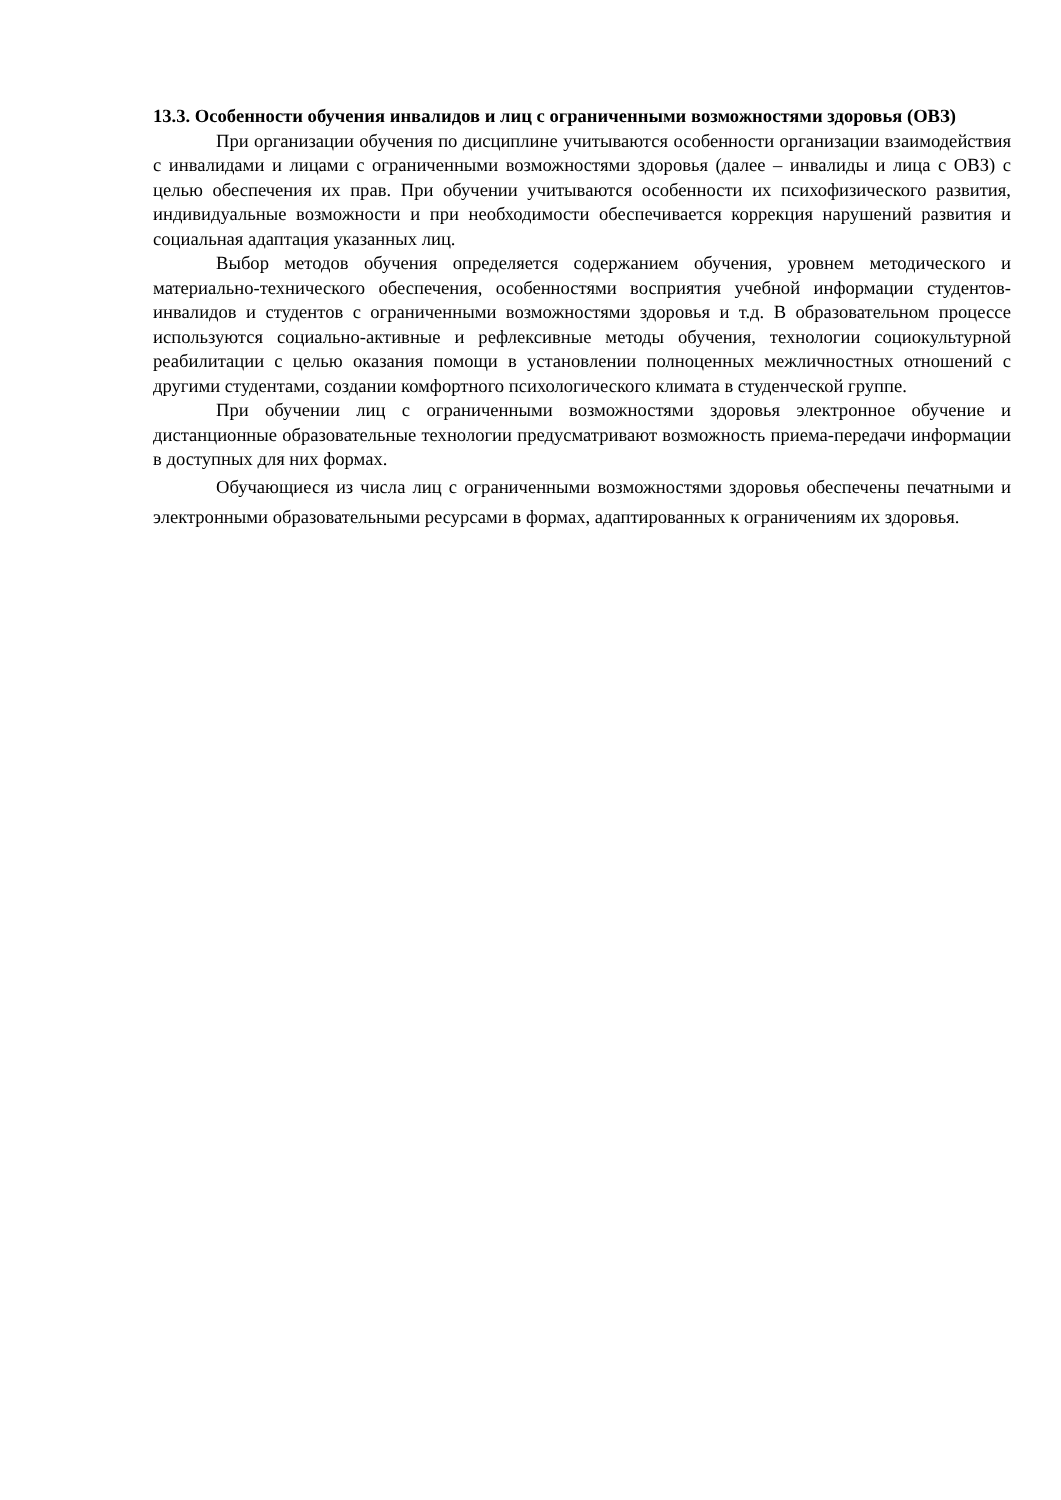13.3. Особенности обучения инвалидов и лиц с ограниченными возможностями здоровья (ОВЗ)
При организации обучения по дисциплине учитываются особенности организации взаимодействия с инвалидами и лицами с ограниченными возможностями здоровья (далее – инвалиды и лица с ОВЗ) с целью обеспечения их прав. При обучении учитываются особенности их психофизического развития, индивидуальные возможности и при необходимости обеспечивается коррекция нарушений развития и социальная адаптация указанных лиц.
Выбор методов обучения определяется содержанием обучения, уровнем методического и материально-технического обеспечения, особенностями восприятия учебной информации студентов-инвалидов и студентов с ограниченными возможностями здоровья и т.д. В образовательном процессе используются социально-активные и рефлексивные методы обучения, технологии социокультурной реабилитации с целью оказания помощи в установлении полноценных межличностных отношений с другими студентами, создании комфортного психологического климата в студенческой группе.
При обучении лиц с ограниченными возможностями здоровья электронное обучение и дистанционные образовательные технологии предусматривают возможность приема-передачи информации в доступных для них формах.
Обучающиеся из числа лиц с ограниченными возможностями здоровья обеспечены печатными и электронными образовательными ресурсами в формах, адаптированных к ограничениям их здоровья.